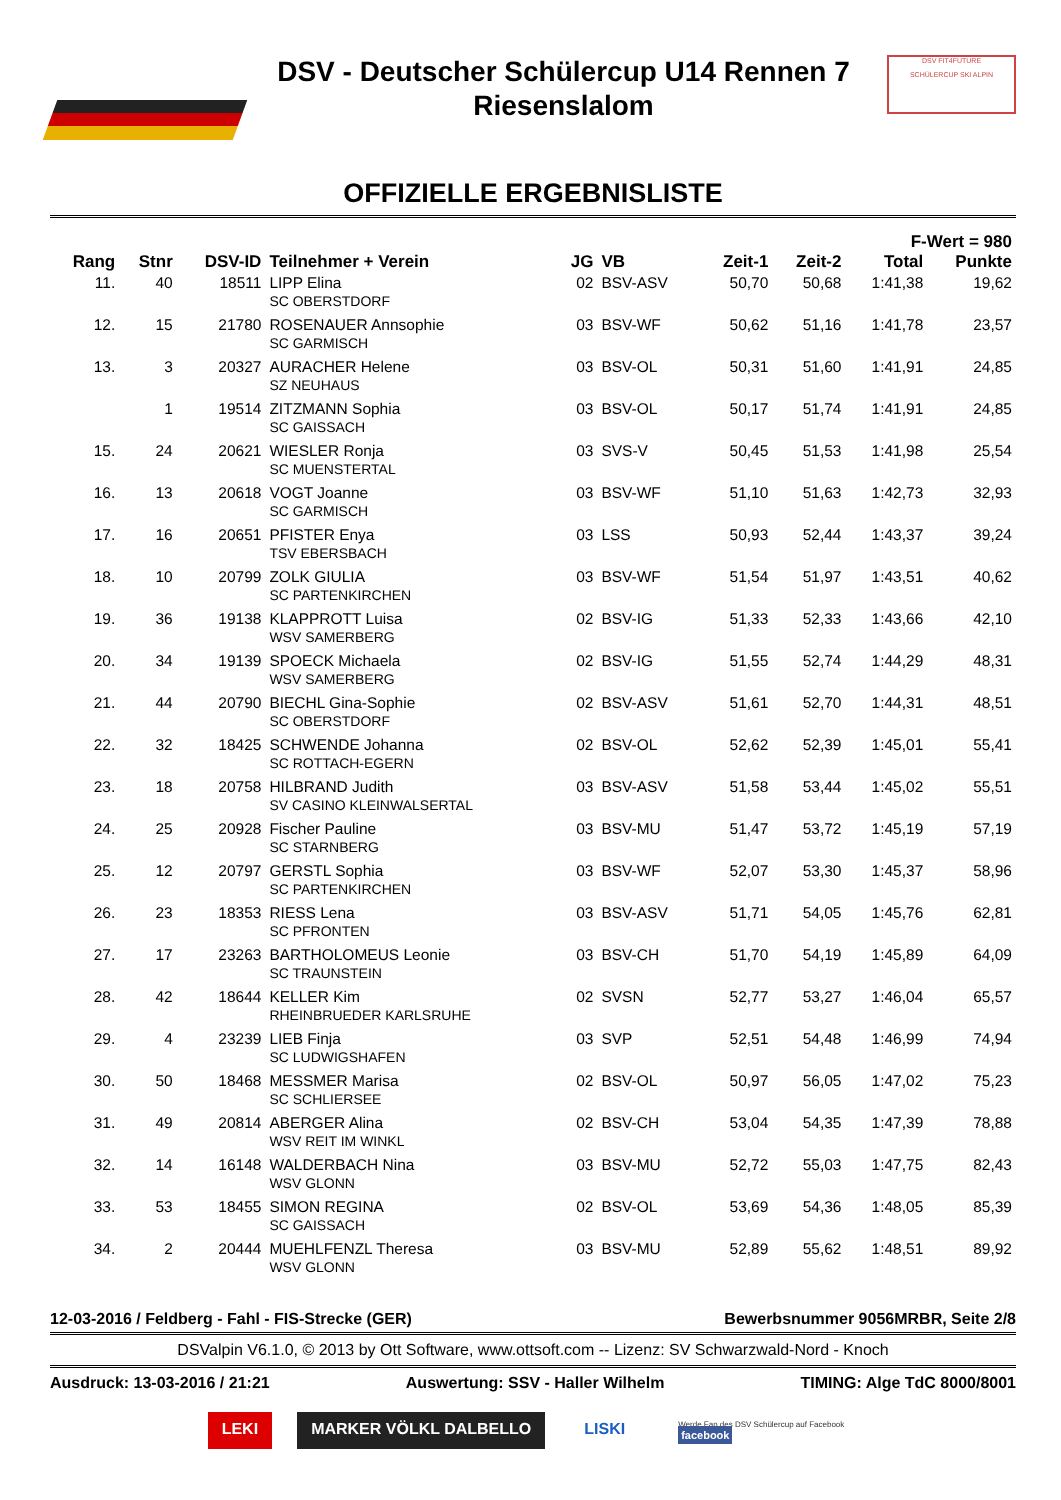DSV - Deutscher Schülercup U14 Rennen 7
Riesenslalom
DSV FIT4FUTURE
SCHÜLERCUP SKI ALPIN
OFFIZIELLE ERGEBNISLISTE
| F-Wert = 980 | | | | | | | | | |
| --- | --- | --- | --- | --- | --- | --- | --- | --- | --- |
| Rang | Stnr | DSV-ID | Teilnehmer + Verein | JG | VB | Zeit-1 | Zeit-2 | Total | Punkte |
| 11. | 40 | 18511 | LIPP Elina SC OBERSTDORF | 02 | BSV-ASV | 50,70 | 50,68 | 1:41,38 | 19,62 |
| 12. | 15 | 21780 | ROSENAUER Annsophie SC GARMISCH | 03 | BSV-WF | 50,62 | 51,16 | 1:41,78 | 23,57 |
| 13. | 3 | 20327 | AURACHER Helene SZ NEUHAUS | 03 | BSV-OL | 50,31 | 51,60 | 1:41,91 | 24,85 |
| | 1 | 19514 | ZITZMANN Sophia SC GAISSACH | 03 | BSV-OL | 50,17 | 51,74 | 1:41,91 | 24,85 |
| 15. | 24 | 20621 | WIESLER Ronja SC MUENSTERTAL | 03 | SVS-V | 50,45 | 51,53 | 1:41,98 | 25,54 |
| 16. | 13 | 20618 | VOGT Joanne SC GARMISCH | 03 | BSV-WF | 51,10 | 51,63 | 1:42,73 | 32,93 |
| 17. | 16 | 20651 | PFISTER Enya TSV EBERSBACH | 03 | LSS | 50,93 | 52,44 | 1:43,37 | 39,24 |
| 18. | 10 | 20799 | ZOLK GIULIA SC PARTENKIRCHEN | 03 | BSV-WF | 51,54 | 51,97 | 1:43,51 | 40,62 |
| 19. | 36 | 19138 | KLAPPROTT Luisa WSV SAMERBERG | 02 | BSV-IG | 51,33 | 52,33 | 1:43,66 | 42,10 |
| 20. | 34 | 19139 | SPOECK Michaela WSV SAMERBERG | 02 | BSV-IG | 51,55 | 52,74 | 1:44,29 | 48,31 |
| 21. | 44 | 20790 | BIECHL Gina-Sophie SC OBERSTDORF | 02 | BSV-ASV | 51,61 | 52,70 | 1:44,31 | 48,51 |
| 22. | 32 | 18425 | SCHWENDE Johanna SC ROTTACH-EGERN | 02 | BSV-OL | 52,62 | 52,39 | 1:45,01 | 55,41 |
| 23. | 18 | 20758 | HILBRAND Judith SV CASINO KLEINWALSERTAL | 03 | BSV-ASV | 51,58 | 53,44 | 1:45,02 | 55,51 |
| 24. | 25 | 20928 | Fischer Pauline SC STARNBERG | 03 | BSV-MU | 51,47 | 53,72 | 1:45,19 | 57,19 |
| 25. | 12 | 20797 | GERSTL Sophia SC PARTENKIRCHEN | 03 | BSV-WF | 52,07 | 53,30 | 1:45,37 | 58,96 |
| 26. | 23 | 18353 | RIESS Lena SC PFRONTEN | 03 | BSV-ASV | 51,71 | 54,05 | 1:45,76 | 62,81 |
| 27. | 17 | 23263 | BARTHOLOMEUS Leonie SC TRAUNSTEIN | 03 | BSV-CH | 51,70 | 54,19 | 1:45,89 | 64,09 |
| 28. | 42 | 18644 | KELLER Kim RHEINBRUEDER KARLSRUHE | 02 | SVSN | 52,77 | 53,27 | 1:46,04 | 65,57 |
| 29. | 4 | 23239 | LIEB Finja SC LUDWIGSHAFEN | 03 | SVP | 52,51 | 54,48 | 1:46,99 | 74,94 |
| 30. | 50 | 18468 | MESSMER Marisa SC SCHLIERSEE | 02 | BSV-OL | 50,97 | 56,05 | 1:47,02 | 75,23 |
| 31. | 49 | 20814 | ABERGER Alina WSV REIT IM WINKL | 02 | BSV-CH | 53,04 | 54,35 | 1:47,39 | 78,88 |
| 32. | 14 | 16148 | WALDERBACH Nina WSV GLONN | 03 | BSV-MU | 52,72 | 55,03 | 1:47,75 | 82,43 |
| 33. | 53 | 18455 | SIMON REGINA SC GAISSACH | 02 | BSV-OL | 53,69 | 54,36 | 1:48,05 | 85,39 |
| 34. | 2 | 20444 | MUEHLFENZL Theresa WSV GLONN | 03 | BSV-MU | 52,89 | 55,62 | 1:48,51 | 89,92 |
12-03-2016 / Feldberg - Fahl - FIS-Strecke (GER) Bewerbsnummer 9056MRBR, Seite 2/8
DSValpin V6.1.0, © 2013 by Ott Software, www.ottsoft.com -- Lizenz: SV Schwarzwald-Nord - Knoch
Ausdruck: 13-03-2016 / 21:21 Auswertung: SSV - Haller Wilhelm TIMING: Alge TdC 8000/8001
LEKI MARKER VÖLKL DALBELLO LISKI Werde Fan des DSV Schülercup auf Facebook
facebook